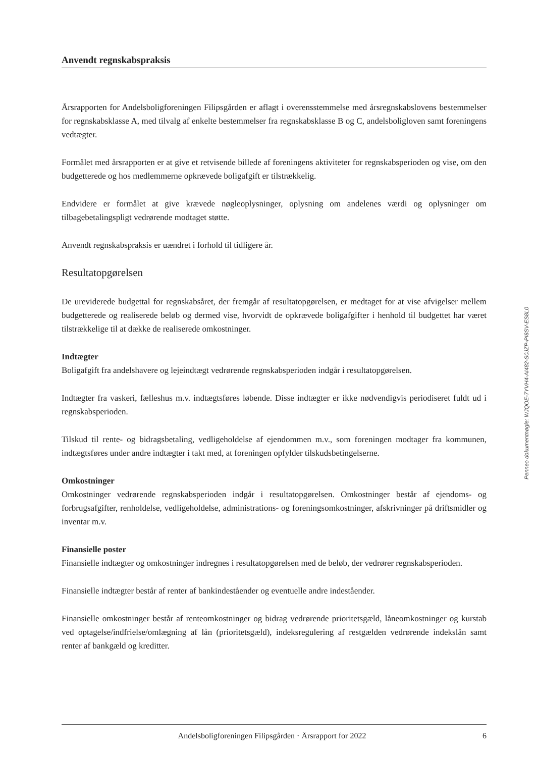Anvendt regnskabspraksis
Årsrapporten for Andelsboligforeningen Filipsgården er aflagt i overensstemmelse med årsregnskabslovens bestemmelser for regnskabsklasse A, med tilvalg af enkelte bestemmelser fra regnskabsklasse B og C, andelsboligloven samt foreningens vedtægter.
Formålet med årsrapporten er at give et retvisende billede af foreningens aktiviteter for regnskabsperioden og vise, om den budgetterede og hos medlemmerne opkrævede boligafgift er tilstrækkelig.
Endvidere er formålet at give krævede nøgleoplysninger, oplysning om andelenes værdi og oplysninger om tilbagebetalingspligt vedrørende modtaget støtte.
Anvendt regnskabspraksis er uændret i forhold til tidligere år.
Resultatopgørelsen
De ureviderede budgettal for regnskabsåret, der fremgår af resultatopgørelsen, er medtaget for at vise afvigelser mellem budgetterede og realiserede beløb og dermed vise, hvorvidt de opkrævede boligafgifter i henhold til budgettet har været tilstrækkelige til at dække de realiserede omkostninger.
Indtægter
Boligafgift fra andelshavere og lejeindtægt vedrørende regnskabsperioden indgår i resultatopgørelsen.
Indtægter fra vaskeri, fælleshus m.v. indtægtsføres løbende. Disse indtægter er ikke nødvendigvis periodiseret fuldt ud i regnskabsperioden.
Tilskud til rente- og bidragsbetaling, vedligeholdelse af ejendommen m.v., som foreningen modtager fra kommunen, indtægtsføres under andre indtægter i takt med, at foreningen opfylder tilskudsbetingelserne.
Omkostninger
Omkostninger vedrørende regnskabsperioden indgår i resultatopgørelsen. Omkostninger består af ejendoms- og forbrugsafgifter, renholdelse, vedligeholdelse, administrations- og foreningsomkostninger, afskrivninger på driftsmidler og inventar m.v.
Finansielle poster
Finansielle indtægter og omkostninger indregnes i resultatopgørelsen med de beløb, der vedrører regnskabsperioden.
Finansielle indtægter består af renter af bankindeståender og eventuelle andre indeståender.
Finansielle omkostninger består af renteomkostninger og bidrag vedrørende prioritetsgæld, låneomkostninger og kurstab ved optagelse/indfrielse/omlægning af lån (prioritetsgæld), indeksregulering af restgælden vedrørende indekslån samt renter af bankgæld og kreditter.
Penneo dokumentnøgle: WJQOE-7YVH4-AI482-S0JZP-PI8SV-ES8L0
Andelsboligforeningen Filipsgården · Årsrapport for 2022 6